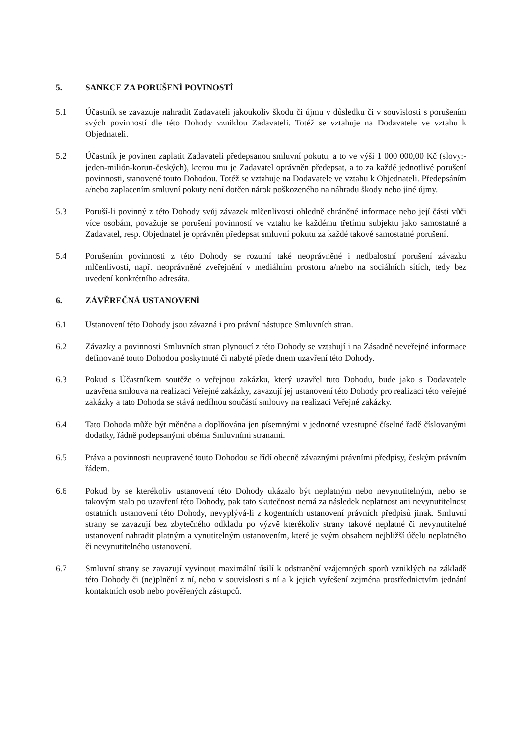5. SANKCE ZA PORUŠENÍ POVINOSTÍ
5.1 Účastník se zavazuje nahradit Zadavateli jakoukoliv škodu či újmu v důsledku či v souvislosti s porušením svých povinností dle této Dohody vzniklou Zadavateli. Totéž se vztahuje na Dodavatele ve vztahu k Objednateli.
5.2 Účastník je povinen zaplatit Zadavateli předepsanou smluvní pokutu, a to ve výši 1 000 000,00 Kč (slovy:-jeden-milión-korun-českých), kterou mu je Zadavatel oprávněn předepsat, a to za každé jednotlivé porušení povinnosti, stanovené touto Dohodou. Totéž se vztahuje na Dodavatele ve vztahu k Objednateli. Předepsáním a/nebo zaplacením smluvní pokuty není dotčen nárok poškozeného na náhradu škody nebo jiné újmy.
5.3 Poruší-li povinný z této Dohody svůj závazek mlčenlivosti ohledně chráněné informace nebo její části vůči více osobám, považuje se porušení povinností ve vztahu ke každému třetímu subjektu jako samostatné a Zadavatel, resp. Objednatel je oprávněn předepsat smluvní pokutu za každé takové samostatné porušení.
5.4 Porušením povinnosti z této Dohody se rozumí také neoprávněné i nedbalostní porušení závazku mlčenlivosti, např. neoprávněné zveřejnění v mediálním prostoru a/nebo na sociálních sítích, tedy bez uvedení konkrétního adresáta.
6. ZÁVĚREČNÁ USTANOVENÍ
6.1 Ustanovení této Dohody jsou závazná i pro právní nástupce Smluvních stran.
6.2 Závazky a povinnosti Smluvních stran plynoucí z této Dohody se vztahují i na Zásadně neveřejné informace definované touto Dohodou poskytnuté či nabyté přede dnem uzavření této Dohody.
6.3 Pokud s Účastníkem soutěže o veřejnou zakázku, který uzavřel tuto Dohodu, bude jako s Dodavatele uzavřena smlouva na realizaci Veřejné zakázky, zavazují jej ustanovení této Dohody pro realizaci této veřejné zakázky a tato Dohoda se stává nedílnou součástí smlouvy na realizaci Veřejné zakázky.
6.4 Tato Dohoda může být měněna a doplňována jen písemnými v jednotné vzestupné číselné řadě číslovanými dodatky, řádně podepsanými oběma Smluvními stranami.
6.5 Práva a povinnosti neupravené touto Dohodou se řídí obecně závaznými právními předpisy, českým právním řádem.
6.6 Pokud by se kterékoliv ustanovení této Dohody ukázalo být neplatným nebo nevynutitelným, nebo se takovým stalo po uzavření této Dohody, pak tato skutečnost nemá za následek neplatnost ani nevynutitelnost ostatních ustanovení této Dohody, nevyplývá-li z kogentních ustanovení právních předpisů jinak. Smluvní strany se zavazují bez zbytečného odkladu po výzvě kterékoliv strany takové neplatné či nevynutitelné ustanovení nahradit platným a vynutitelným ustanovením, které je svým obsahem nejbližší účelu neplatného či nevynutitelného ustanovení.
6.7 Smluvní strany se zavazují vyvinout maximální úsilí k odstranění vzájemných sporů vzniklých na základě této Dohody či (ne)plnění z ní, nebo v souvislosti s ní a k jejich vyřešení zejména prostřednictvím jednání kontaktních osob nebo pověřených zástupců.